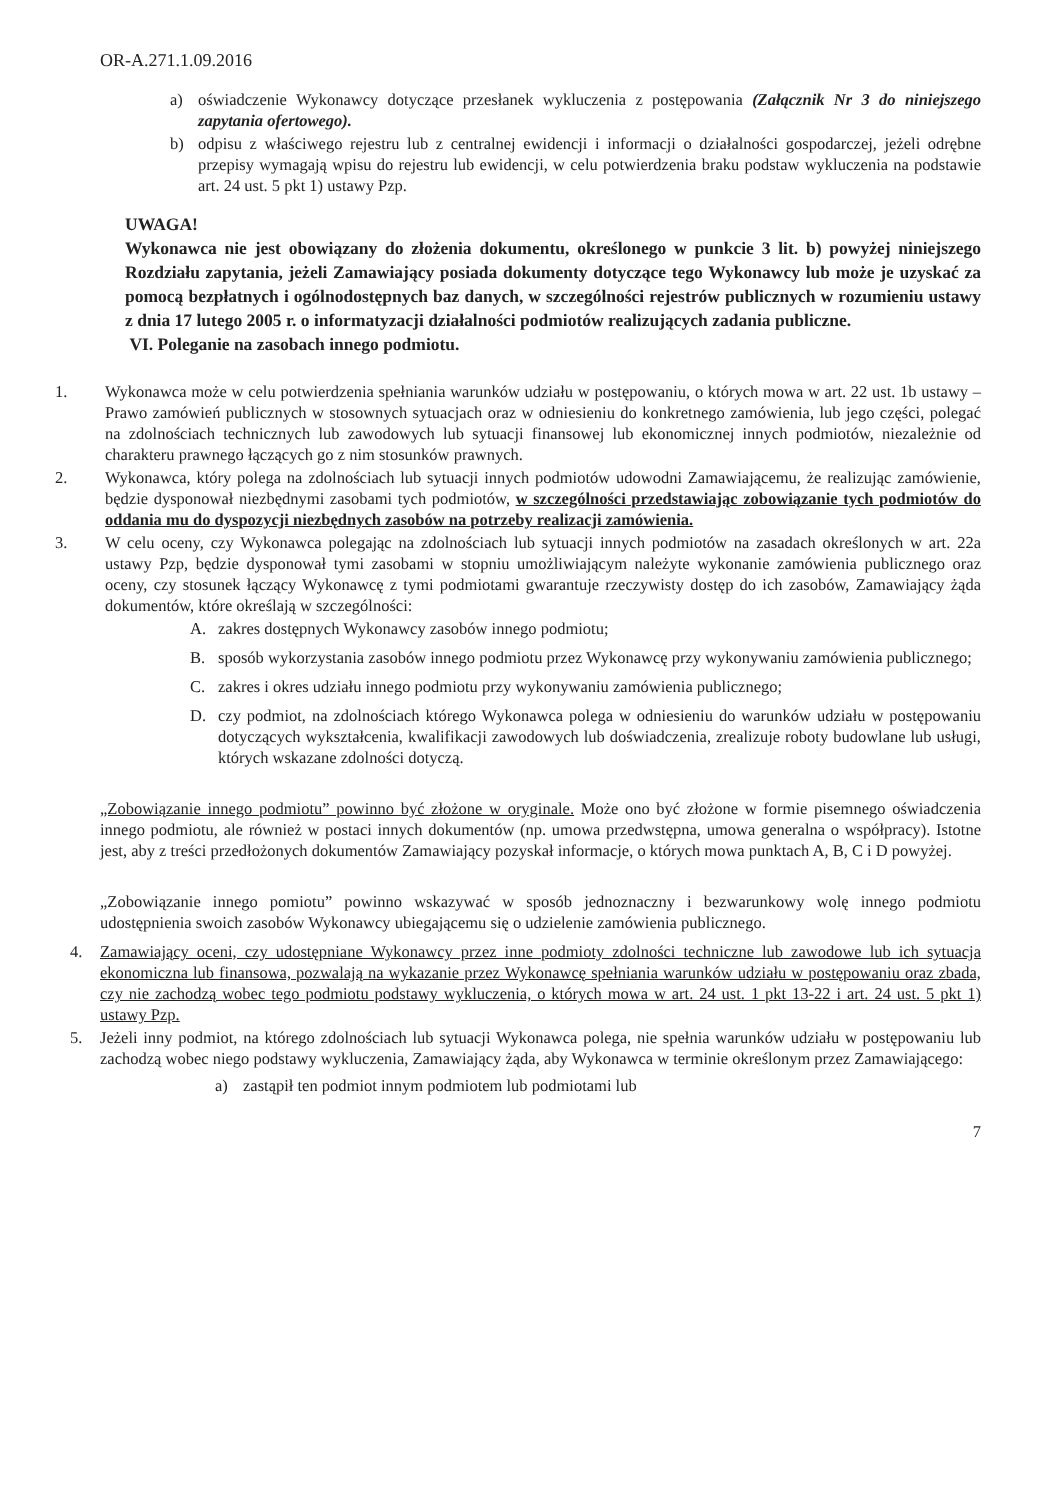OR-A.271.1.09.2016
a) oświadczenie Wykonawcy dotyczące przesłanek wykluczenia z postępowania (Załącznik Nr 3 do niniejszego zapytania ofertowego).
b) odpisu z właściwego rejestru lub z centralnej ewidencji i informacji o działalności gospodarczej, jeżeli odrębne przepisy wymagają wpisu do rejestru lub ewidencji, w celu potwierdzenia braku podstaw wykluczenia na podstawie art. 24 ust. 5 pkt 1) ustawy Pzp.
UWAGA!
Wykonawca nie jest obowiązany do złożenia dokumentu, określonego w punkcie 3 lit. b) powyżej niniejszego Rozdziału zapytania, jeżeli Zamawiający posiada dokumenty dotyczące tego Wykonawcy lub może je uzyskać za pomocą bezpłatnych i ogólnodostępnych baz danych, w szczególności rejestrów publicznych w rozumieniu ustawy z dnia 17 lutego 2005 r. o informatyzacji działalności podmiotów realizujących zadania publiczne.
VI. Poleganie na zasobach innego podmiotu.
1. Wykonawca może w celu potwierdzenia spełniania warunków udziału w postępowaniu, o których mowa w art. 22 ust. 1b ustawy – Prawo zamówień publicznych w stosownych sytuacjach oraz w odniesieniu do konkretnego zamówienia, lub jego części, polegać na zdolnościach technicznych lub zawodowych lub sytuacji finansowej lub ekonomicznej innych podmiotów, niezależnie od charakteru prawnego łączących go z nim stosunków prawnych.
2. Wykonawca, który polega na zdolnościach lub sytuacji innych podmiotów udowodni Zamawiającemu, że realizując zamówienie, będzie dysponował niezbędnymi zasobami tych podmiotów, w szczególności przedstawiając zobowiązanie tych podmiotów do oddania mu do dyspozycji niezbędnych zasobów na potrzeby realizacji zamówienia.
3. W celu oceny, czy Wykonawca polegając na zdolnościach lub sytuacji innych podmiotów na zasadach określonych w art. 22a ustawy Pzp, będzie dysponował tymi zasobami w stopniu umożliwiającym należyte wykonanie zamówienia publicznego oraz oceny, czy stosunek łączący Wykonawcę z tymi podmiotami gwarantuje rzeczywisty dostęp do ich zasobów, Zamawiający żąda dokumentów, które określają w szczególności:
A. zakres dostępnych Wykonawcy zasobów innego podmiotu;
B. sposób wykorzystania zasobów innego podmiotu przez Wykonawcę przy wykonywaniu zamówienia publicznego;
C. zakres i okres udziału innego podmiotu przy wykonywaniu zamówienia publicznego;
D. czy podmiot, na zdolnościach którego Wykonawca polega w odniesieniu do warunków udziału w postępowaniu dotyczących wykształcenia, kwalifikacji zawodowych lub doświadczenia, zrealizuje roboty budowlane lub usługi, których wskazane zdolności dotyczą.
„Zobowiązanie innego podmiotu” powinno być złożone w oryginale. Może ono być złożone w formie pisemnego oświadczenia innego podmiotu, ale również w postaci innych dokumentów (np. umowa przedwstępna, umowa generalna o współpracy). Istotne jest, aby z treści przedłożonych dokumentów Zamawiający pozyskał informacje, o których mowa punktach A, B, C i D powyżej.
„Zobowiązanie innego pomiotu” powinno wskazywać w sposób jednoznaczny i bezwarunkowy wolę innego podmiotu udostępnienia swoich zasobów Wykonawcy ubiegającemu się o udzielenie zamówienia publicznego.
4. Zamawiający oceni, czy udostępniane Wykonawcy przez inne podmioty zdolności techniczne lub zawodowe lub ich sytuacja ekonomiczna lub finansowa, pozwalają na wykazanie przez Wykonawcę spełniania warunków udziału w postępowaniu oraz zbada, czy nie zachodzą wobec tego podmiotu podstawy wykluczenia, o których mowa w art. 24 ust. 1 pkt 13-22 i art. 24 ust. 5 pkt 1) ustawy Pzp.
5. Jeżeli inny podmiot, na którego zdolnościach lub sytuacji Wykonawca polega, nie spełnia warunków udziału w postępowaniu lub zachodzą wobec niego podstawy wykluczenia, Zamawiający żąda, aby Wykonawca w terminie określonym przez Zamawiającego:
a) zastąpił ten podmiot innym podmiotem lub podmiotami lub
7